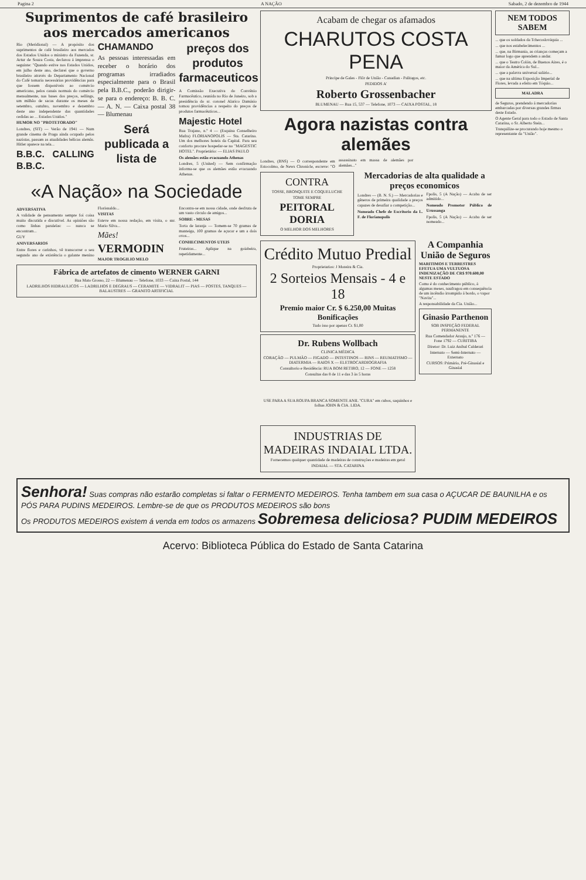Pagina 2 A NAÇÃO Sabado, 2 de dezembro de 1944
Suprimentos de café brasileiro aos mercados americanos
Rio (Meridional) — A propósito dos suprimentos de café brasileiro aos mercados dos Estados Unidos o ministro da Fazenda, sr. Artur de Souza Costa, declarou á imprensa o seguinte: "Quando estive nos Estados Unidos, em julho deste ano, declarei que o governo brasileiro através do Departamento Nacional do Café tomaria necessárias providências para que fossem disponíveis ao comércio americano, pelos canais normais do comércio mensalmente, nas bases dos preços, sellings, um milhão de sacas durante os meses de setembro, outubro, novembro e dezembro deste ano independente das quantidades cedidas ao ... Estados Unidos."
HUMOR NO "PROTETORADO"
Londres, (SIT) — Verão de 1941 — Num grande cinema de Praga ainda ocupado pelos nazistas, passam as atualidades bélicas alemãs. Hitler aparece na tela...
B.B.C. CALLING B.B.C. CHAMANDO
As pessoas interessadas em receber o horário dos programas irradiados especialmente para o Brasil pela B.B.C., poderão dirigir-se para o endereço: B. B. C. — A. N. — Caixa postal 38 — Blumenau
Será publicada a lista de preços dos produtos farmaceuticos
A Comissão Executiva do Convênio Farmacêutico, reunida no Rio de Janeiro, sob a presidência do sr. coronel Alarico Damásio tomou providências a respeito do preços de produtos farmacêuticos...
Majestic Hotel
Rua Trajano, n.º 4 — (Esquina Conselheiro Mafra) FLORIANOPOLIS — Sta. Catarina. Um dos melhores hoteis da Capital. Para seu conforto procure hospedar-se no "MAGESTIC HOTEL". Proprietário: — ELIAS PAULO
Os alemães estão evacuando Athenas
Londres, 5 (United) — Sem confirmação informa-se que os alemães estão evacuando Athenas.
«A Nação» na Sociedade
ADVERSATIVA
A validade de pensamento sempre foi coisa muito discutida e discutível. As opiniões são como linhas paralelas: — nunca se encontram...
GUY
ANIVERSARIOS
Entre flores e carinhos, vê transcorrer o seu segundo ano de existência o galante menino Florisnaldo...
VISITAS
Esteve em nossa redação, em visita, o snr. Mario Silva...
Mães!
VERMODIN
MAJOR TROGILIO MELO
Encontra-se em nossa cidade, onde desfruta de um vasto círculo de amigos...
SOBRE - MESAS
Torta de laranja — Tomem-se 70 gramas de manteiga, 100 gramas de açucar e um a dois ovos...
CONHECIMENTOS UTEIS
Fruteiras... Aplique na goiabeira, repetidamente...
Fábrica de artefatos de cimento WERNER GARNI
Rua Mato Grosso, 22 — Blumenau — Telefone, 1033 — Caixa Postal, 144
LADRILHOS HIDRAULICOS — LADRILHOS E DEGRAUS — CERAMITE — VIDRALIT — PIAS — POSTES, TANQUES — BALAUSTRES — GRANITO ARTIFICIAL
Acabam de chegar os afamados
CHARUTOS COSTA PENA
Principe de Gales - Flôr de União - Canadian - Palitagos, etc.
PEDIDOS A'
Roberto Grossenbacher
BLUMENAU — Rua 15, 537 — Telefone, 1073 — CAIXA POSTAL, 18
Agora nazistas contra alemães
Londres, (BNS) — O correspondente em Estocolmo, de News Chronicle, escreve: "O assassinato em massa de alemães por alemães..."
CONTRA
TOSSE, BRONQUITE E COQUELUCHE
TOME SEMPRE
PEITORAL DORIA
O MELHOR DOS MELHORES
Mercadorias de alta qualidade a preços economicos
Londres — (B. N. S.) — Mercadorias e gêneros de primeira qualidade a preços capazes de desafiar a competição...
Nomeado Chefe de Escritorio da L. F. de Florianopolis
Fpolis, 5 (A Nação) — Acaba de ser admitido...
Nomeado Promotor Público de Urussanga
Fpolis, 5 (A Nação) — Acaba de ser nomeado...
Crédito Mutuo Predial
Proprietarios: J Moreira & Cia.
2 Sorteios Mensais - 4 e 18
Premio maior Cr. $ 6.250,00 Muitas Bonificações
Tudo isso por apenas Cr. $1,00
Dr. Rubens Wollbach
CLINICA MÉDICA
CORAÇÃO — PULMÃO — FIGADO — INTESTINOS — RINS — REUMATISMO — DIATERMIA — RAIOS X — ELETROCARDIOGRAFIA
Consultorio e Residência: RUA BOM RETIRO, 12 — FONE — 1258
Consultas das 8 de 11 e das 3 às 5 horas
USE PARA A SUA ROUPA BRANCA SOMENTE ANIL "CURA" em cubos, saquinhos e folhas JOHN & CIA. LIDA.
INDUSTRIAS DE MADEIRAS INDAIAL LTDA.
Fornecemos qualquer quantidade de madeiras de construções e madeiras em geral
INDAIAL — STA. CATARINA
A Companhia União de Seguros
MARITIMOS E TERRESTRES EFETUA UMA VULTUOSA INDENIZAÇÃO DE CR$ 970.600,00 NESTE ESTADO
Como é do conhecimento público, á algumas meses, naufragou em consequência de um incêndio irrompido á bordo, o vapor "Navita"...
A responsabilidade da Cia. União...
Ginasio Parthenon
SOB INSPEÇÃO FEDERAL PERMANENTE
Rua Comendador Araujo, n.º 176 — Fone 1792 — CURITIBA
Diretor: Dr. Luiz Anibal Calderari
Internato — Semi-Internato — Externato
CURSOS: Primário, Pré-Ginasial e Ginasial
NEM TODOS SABEM
... que os soldados da Tchecoslováquia ...
... que nos estabelecimentos ...
... que, na Birmania, as crianças começam a fumar logo que aprendem a andar.
... que o Teatro Colón, de Buenos Aires, é o maior da América do Sul...
... que a palavra universal salário...
... que na ultima Exposição Imperial de Flores, levada a efeito em Tóquio...
MALADRA
de Seguros, prendendo á mercadorias embarcadas por diversas grandes firmas deste Estado.
O Agente Geral para todo o Estado de Santa Catarina, o Sr. Alberto Stein...
Tranquilize-se procurando hoje mesmo o representante da "União".
Senhora! Suas compras não estarão completas si faltar o FERMENTO MEDEIROS. Tenha tambem em sua casa o AÇUCAR DE BAUNILHA e os PÓS PARA PUDINS MEDEIROS. Lembre-se de que os PRODUTOS MEDEIROS são bons
Os PRODUTOS MEDEIROS existem á venda em todos os armazens Sobremesa deliciosa? PUDIM MEDEIROS
Acervo: Biblioteca Pública do Estado de Santa Catarina